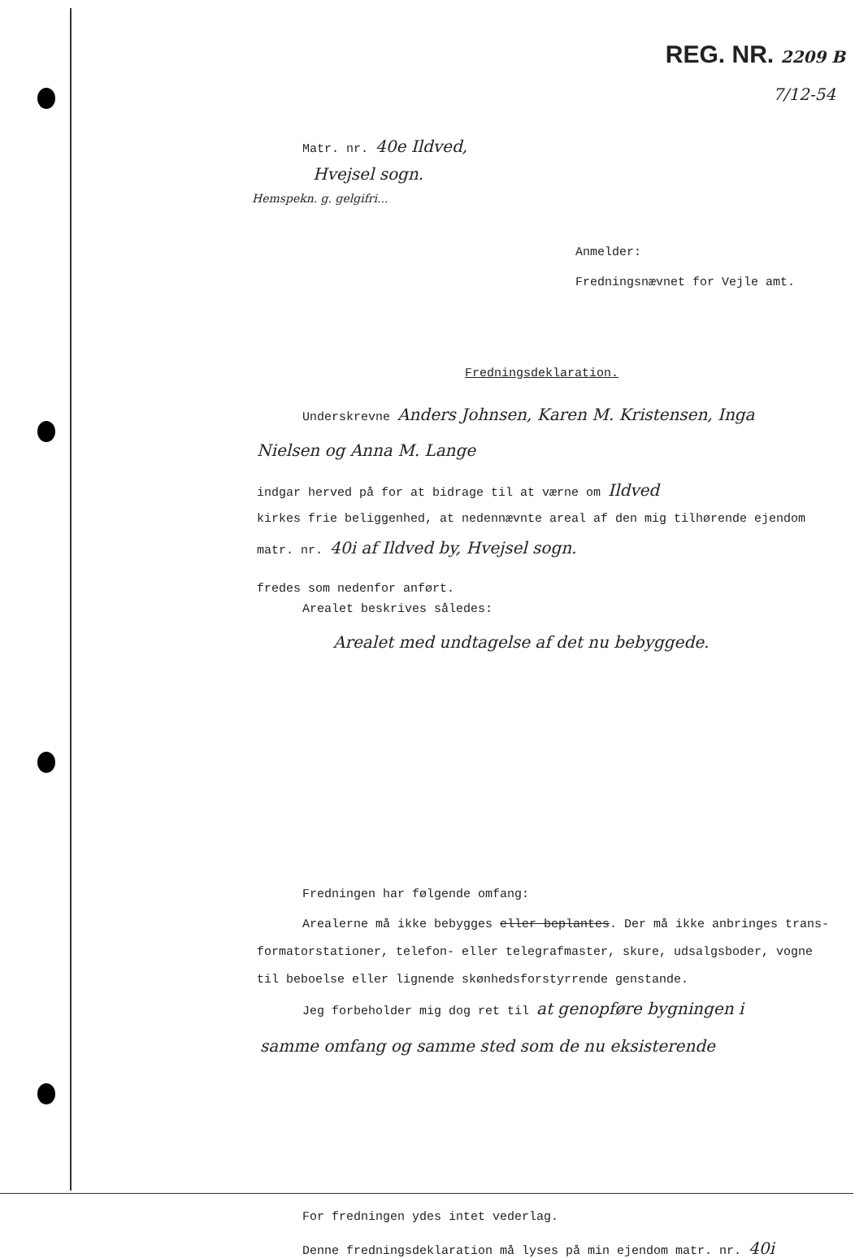REG. NR. 2209 B
7/12-54
Matr. nr. 40e Ildved,
Hvejsel sogn.
Hemspekn. g. gelgifri...
Anmelder:
Fredningsnævnet for Vejle amt.
Fredningsdeklaration.
Underskrevne Anders Johnsen, Karen M. Kristensen, Inga
Nielsen og Anna M. Lange
indgar herved på for at bidrage til at værne om Ildved
kirkes frie beliggenhed, at nedennævnte areal af den mig tilhørende ejendom
matr. nr. 40i af Ildved by, Hvejsel sogn.
fredes som nedenfor anført.
Arealet beskrives således:
Arealet med undtagelse af det nu bebyggede.
Fredningen har følgende omfang:
Arealerne må ikke bebygges eller beplantes. Der må ikke anbringes trans-
formatorstationer, telefon- eller telegrafmaster, skure, udsalgsboder, vogne
til beboelse eller lignende skønhedsforstyrrende genstande.
Jeg forbeholder mig dog ret til at genopføre bygningen i
samme omfang og samme sted som de nu eksisterende
For fredningen ydes intet vederlag.
Denne fredningsdeklaration må lyses på min ejendom matr. nr. 40i